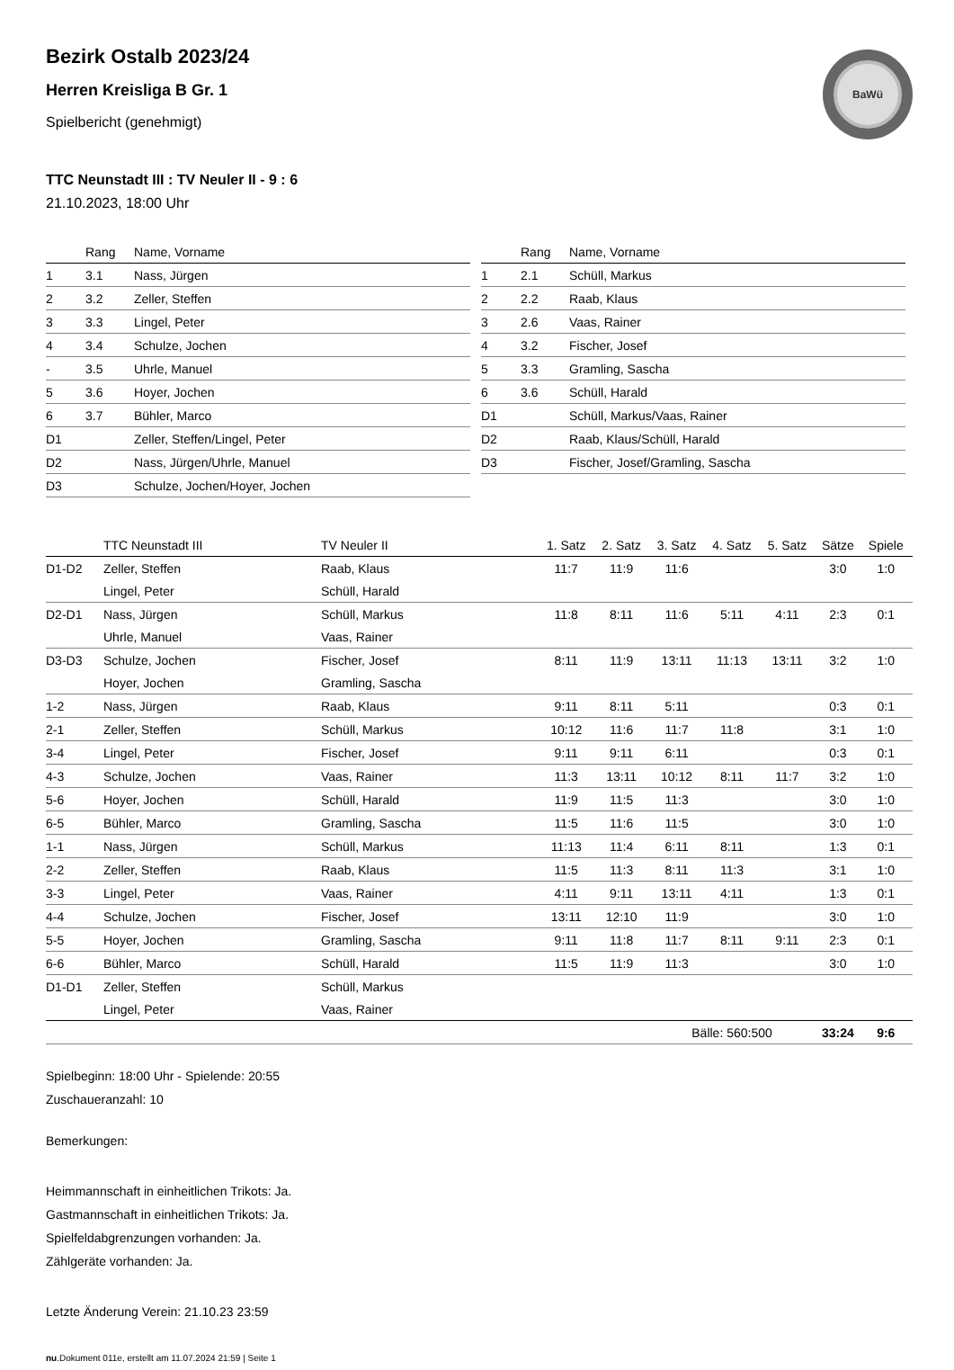BaWü
Bezirk Ostalb 2023/24
Herren Kreisliga B Gr. 1
Spielbericht (genehmigt)
TTC Neunstadt III : TV Neuler II - 9 : 6
21.10.2023, 18:00 Uhr
| | Rang | Name, Vorname |
| --- | --- | --- |
| 1 | 3.1 | Nass, Jürgen |
| 2 | 3.2 | Zeller, Steffen |
| 3 | 3.3 | Lingel, Peter |
| 4 | 3.4 | Schulze, Jochen |
| - | 3.5 | Uhrle, Manuel |
| 5 | 3.6 | Hoyer, Jochen |
| 6 | 3.7 | Bühler, Marco |
| D1 | | Zeller, Steffen/Lingel, Peter |
| D2 | | Nass, Jürgen/Uhrle, Manuel |
| D3 | | Schulze, Jochen/Hoyer, Jochen |
| | Rang | Name, Vorname |
| --- | --- | --- |
| 1 | 2.1 | Schüll, Markus |
| 2 | 2.2 | Raab, Klaus |
| 3 | 2.6 | Vaas, Rainer |
| 4 | 3.2 | Fischer, Josef |
| 5 | 3.3 | Gramling, Sascha |
| 6 | 3.6 | Schüll, Harald |
| D1 | | Schüll, Markus/Vaas, Rainer |
| D2 | | Raab, Klaus/Schüll, Harald |
| D3 | | Fischer, Josef/Gramling, Sascha |
| | TTC Neunstadt III | TV Neuler II | 1. Satz | 2. Satz | 3. Satz | 4. Satz | 5. Satz | Sätze | Spiele |
| --- | --- | --- | --- | --- | --- | --- | --- | --- | --- |
| D1-D2 | Zeller, Steffen | Raab, Klaus | 11:7 | 11:9 | 11:6 | | | 3:0 | 1:0 |
| | Lingel, Peter | Schüll, Harald | | | | | | | |
| D2-D1 | Nass, Jürgen | Schüll, Markus | 11:8 | 8:11 | 11:6 | 5:11 | 4:11 | 2:3 | 0:1 |
| | Uhrle, Manuel | Vaas, Rainer | | | | | | | |
| D3-D3 | Schulze, Jochen | Fischer, Josef | 8:11 | 11:9 | 13:11 | 11:13 | 13:11 | 3:2 | 1:0 |
| | Hoyer, Jochen | Gramling, Sascha | | | | | | | |
| 1-2 | Nass, Jürgen | Raab, Klaus | 9:11 | 8:11 | 5:11 | | | 0:3 | 0:1 |
| 2-1 | Zeller, Steffen | Schüll, Markus | 10:12 | 11:6 | 11:7 | 11:8 | | 3:1 | 1:0 |
| 3-4 | Lingel, Peter | Fischer, Josef | 9:11 | 9:11 | 6:11 | | | 0:3 | 0:1 |
| 4-3 | Schulze, Jochen | Vaas, Rainer | 11:3 | 13:11 | 10:12 | 8:11 | 11:7 | 3:2 | 1:0 |
| 5-6 | Hoyer, Jochen | Schüll, Harald | 11:9 | 11:5 | 11:3 | | | 3:0 | 1:0 |
| 6-5 | Bühler, Marco | Gramling, Sascha | 11:5 | 11:6 | 11:5 | | | 3:0 | 1:0 |
| 1-1 | Nass, Jürgen | Schüll, Markus | 11:13 | 11:4 | 6:11 | 8:11 | | 1:3 | 0:1 |
| 2-2 | Zeller, Steffen | Raab, Klaus | 11:5 | 11:3 | 8:11 | 11:3 | | 3:1 | 1:0 |
| 3-3 | Lingel, Peter | Vaas, Rainer | 4:11 | 9:11 | 13:11 | 4:11 | | 1:3 | 0:1 |
| 4-4 | Schulze, Jochen | Fischer, Josef | 13:11 | 12:10 | 11:9 | | | 3:0 | 1:0 |
| 5-5 | Hoyer, Jochen | Gramling, Sascha | 9:11 | 11:8 | 11:7 | 8:11 | 9:11 | 2:3 | 0:1 |
| 6-6 | Bühler, Marco | Schüll, Harald | 11:5 | 11:9 | 11:3 | | | 3:0 | 1:0 |
| D1-D1 | Zeller, Steffen | Schüll, Markus | | | | | | | |
| | Lingel, Peter | Vaas, Rainer | | | | | | | |
| | | | | | Bälle: 560:500 | | | 33:24 | 9:6 |
Spielbeginn: 18:00 Uhr - Spielende: 20:55
Zuschaueranzahl: 10
Bemerkungen:
Heimmannschaft in einheitlichen Trikots: Ja.
Gastmannschaft in einheitlichen Trikots: Ja.
Spielfeldabgrenzungen vorhanden: Ja.
Zählgeräte vorhanden: Ja.
Letzte Änderung Verein: 21.10.23 23:59
nu.Dokument 011e, erstellt am 11.07.2024 21:59 | Seite 1